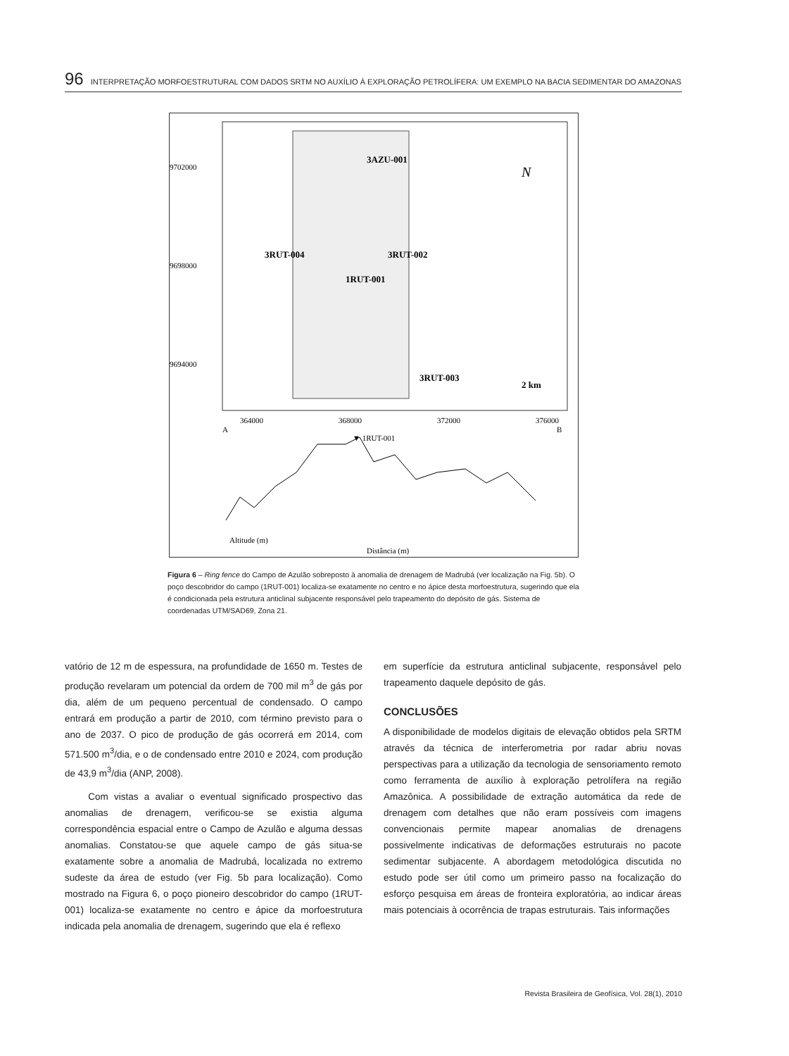96 INTERPRETAÇÃO MORFOESTRUTURAL COM DADOS SRTM NO AUXÍLIO À EXPLORAÇÃO PETROLÍFERA: UM EXEMPLO NA BACIA SEDIMENTAR DO AMAZONAS
9702000
9698000
9694000
364000
368000
372000
376000
3AZU-001
3RUT-004
3RUT-002
1RUT-001
3RUT-003
2 km
N
A
B
▼ 1RUT-001
Altitude (m)
Distância (m)
Figura 6 – Ring fence do Campo de Azulão sobreposto à anomalia de drenagem de Madrubá (ver localização na Fig. 5b). O poço descobridor do campo (1RUT-001) localiza-se exatamente no centro e no ápice desta morfoestrutura, sugerindo que ela é condicionada pela estrutura anticlinal subjacente responsável pelo trapeamento do depósito de gás. Sistema de coordenadas UTM/SAD69, Zona 21.
vatório de 12 m de espessura, na profundidade de 1650 m. Testes de produção revelaram um potencial da ordem de 700 mil m<sup>3</sup> de gás por dia, além de um pequeno percentual de condensado. O campo entrará em produção a partir de 2010, com término previsto para o ano de 2037. O pico de produção de gás ocorrerá em 2014, com 571.500 m<sup>3</sup>/dia, e o de condensado entre 2010 e 2024, com produção de 43,9 m<sup>3</sup>/dia (ANP, 2008).
Com vistas a avaliar o eventual significado prospectivo das anomalias de drenagem, verificou-se se existia alguma correspondência espacial entre o Campo de Azulão e alguma dessas anomalias. Constatou-se que aquele campo de gás situa-se exatamente sobre a anomalia de Madrubá, localizada no extremo sudeste da área de estudo (ver Fig. 5b para localização). Como mostrado na Figura 6, o poço pioneiro descobridor do campo (1RUT-001) localiza-se exatamente no centro e ápice da morfoestrutura indicada pela anomalia de drenagem, sugerindo que ela é reflexo
em superfície da estrutura anticlinal subjacente, responsável pelo trapeamento daquele depósito de gás.
CONCLUSÕES
A disponibilidade de modelos digitais de elevação obtidos pela SRTM através da técnica de interferometria por radar abriu novas perspectivas para a utilização da tecnologia de sensoriamento remoto como ferramenta de auxílio à exploração petrolífera na região Amazônica. A possibilidade de extração automática da rede de drenagem com detalhes que não eram possíveis com imagens convencionais permite mapear anomalias de drenagens possivelmente indicativas de deformações estruturais no pacote sedimentar subjacente. A abordagem metodológica discutida no estudo pode ser útil como um primeiro passo na focalização do esforço pesquisa em áreas de fronteira exploratória, ao indicar áreas mais potenciais à ocorrência de trapas estruturais. Tais informações
Revista Brasileira de Geofísica, Vol. 28(1), 2010